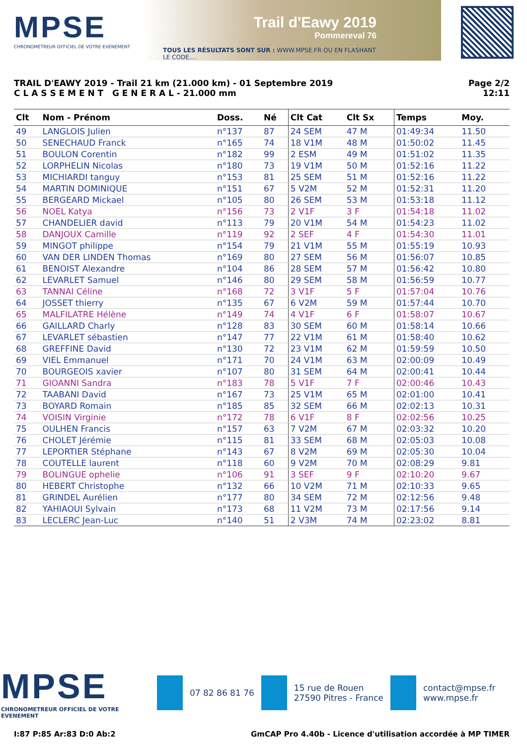MPSE
CHRONOMETREUR OFFICIEL DE VOTRE EVENEMENT
Trail d'Eawy 2019
Pommereval 76
TOUS LES RÉSULTATS SONT SUR : WWW.MPSE.FR OU EN FLASHANT LE CODE....
TRAIL D'EAWY 2019 - Trail 21 km (21.000 km) - 01 Septembre 2019
C L A S S E M E N T G E N E R A L - 21.000 mm
Page 2/2
12:11
| Clt | Nom - Prénom | Doss. | Né | Clt Cat | Clt Sx | Temps | Moy. | |
| --- | --- | --- | --- | --- | --- | --- | --- | --- |
| 49 | LANGLOIS Julien | n°137 | 87 | 24 SEM | 47 M | 01:49:34 | 11.50 | |
| 50 | SENECHAUD Franck | n°165 | 74 | 18 V1M | 48 M | 01:50:02 | 11.45 | |
| 51 | BOULON Corentin | n°182 | 99 | 2 ESM | 49 M | 01:51:02 | 11.35 | |
| 52 | LORPHELIN Nicolas | n°180 | 73 | 19 V1M | 50 M | 01:52:16 | 11.22 | |
| 53 | MICHIARDI tanguy | n°153 | 81 | 25 SEM | 51 M | 01:52:16 | 11.22 | |
| 54 | MARTIN DOMINIQUE | n°151 | 67 | 5 V2M | 52 M | 01:52:31 | 11.20 | |
| 55 | BERGEARD Mickael | n°105 | 80 | 26 SEM | 53 M | 01:53:18 | 11.12 | |
| 56 | NOEL Katya | n°156 | 73 | 2 V1F | 3 F | 01:54:18 | 11.02 | |
| 57 | CHANDELIER david | n°113 | 79 | 20 V1M | 54 M | 01:54:23 | 11.02 | |
| 58 | DANJOUX Camille | n°119 | 92 | 2 SEF | 4 F | 01:54:30 | 11.01 | |
| 59 | MINGOT philippe | n°154 | 79 | 21 V1M | 55 M | 01:55:19 | 10.93 | |
| 60 | VAN DER LINDEN Thomas | n°169 | 80 | 27 SEM | 56 M | 01:56:07 | 10.85 | |
| 61 | BENOIST Alexandre | n°104 | 86 | 28 SEM | 57 M | 01:56:42 | 10.80 | |
| 62 | LEVARLET Samuel | n°146 | 80 | 29 SEM | 58 M | 01:56:59 | 10.77 | |
| 63 | TANNAI Céline | n°168 | 72 | 3 V1F | 5 F | 01:57:04 | 10.76 | |
| 64 | JOSSET thierry | n°135 | 67 | 6 V2M | 59 M | 01:57:44 | 10.70 | |
| 65 | MALFILATRE Hélène | n°149 | 74 | 4 V1F | 6 F | 01:58:07 | 10.67 | |
| 66 | GAILLARD Charly | n°128 | 83 | 30 SEM | 60 M | 01:58:14 | 10.66 | |
| 67 | LEVARLET sébastien | n°147 | 77 | 22 V1M | 61 M | 01:58:40 | 10.62 | |
| 68 | GREFFINE David | n°130 | 72 | 23 V1M | 62 M | 01:59:59 | 10.50 | |
| 69 | VIEL Emmanuel | n°171 | 70 | 24 V1M | 63 M | 02:00:09 | 10.49 | |
| 70 | BOURGEOIS xavier | n°107 | 80 | 31 SEM | 64 M | 02:00:41 | 10.44 | |
| 71 | GIOANNI Sandra | n°183 | 78 | 5 V1F | 7 F | 02:00:46 | 10.43 | |
| 72 | TAABANI David | n°167 | 73 | 25 V1M | 65 M | 02:01:00 | 10.41 | |
| 73 | BOYARD Romain | n°185 | 85 | 32 SEM | 66 M | 02:02:13 | 10.31 | |
| 74 | VOISIN Virginie | n°172 | 78 | 6 V1F | 8 F | 02:02:56 | 10.25 | |
| 75 | OULHEN Francis | n°157 | 63 | 7 V2M | 67 M | 02:03:32 | 10.20 | |
| 76 | CHOLET Jérémie | n°115 | 81 | 33 SEM | 68 M | 02:05:03 | 10.08 | |
| 77 | LEPORTIER Stéphane | n°143 | 67 | 8 V2M | 69 M | 02:05:30 | 10.04 | |
| 78 | COUTELLE laurent | n°118 | 60 | 9 V2M | 70 M | 02:08:29 | 9.81 | |
| 79 | BOLINGUE ophelie | n°106 | 91 | 3 SEF | 9 F | 02:10:20 | 9.67 | |
| 80 | HEBERT Christophe | n°132 | 66 | 10 V2M | 71 M | 02:10:33 | 9.65 | |
| 81 | GRINDEL Aurélien | n°177 | 80 | 34 SEM | 72 M | 02:12:56 | 9.48 | |
| 82 | YAHIAOUI Sylvain | n°173 | 68 | 11 V2M | 73 M | 02:17:56 | 9.14 | |
| 83 | LECLERC Jean-Luc | n°140 | 51 | 2 V3M | 74 M | 02:23:02 | 8.81 | |
MPSE
CHRONOMETREUR OFFICIEL DE VOTRE EVENEMENT
07 82 86 81 76
15 rue de Rouen
27590 Pitres - France
contact@mpse.fr
www.mpse.fr
I:87 P:85 Ar:83 D:0 Ab:2 GmCAP Pro 4.40b - Licence d'utilisation accordée à MP TIMER